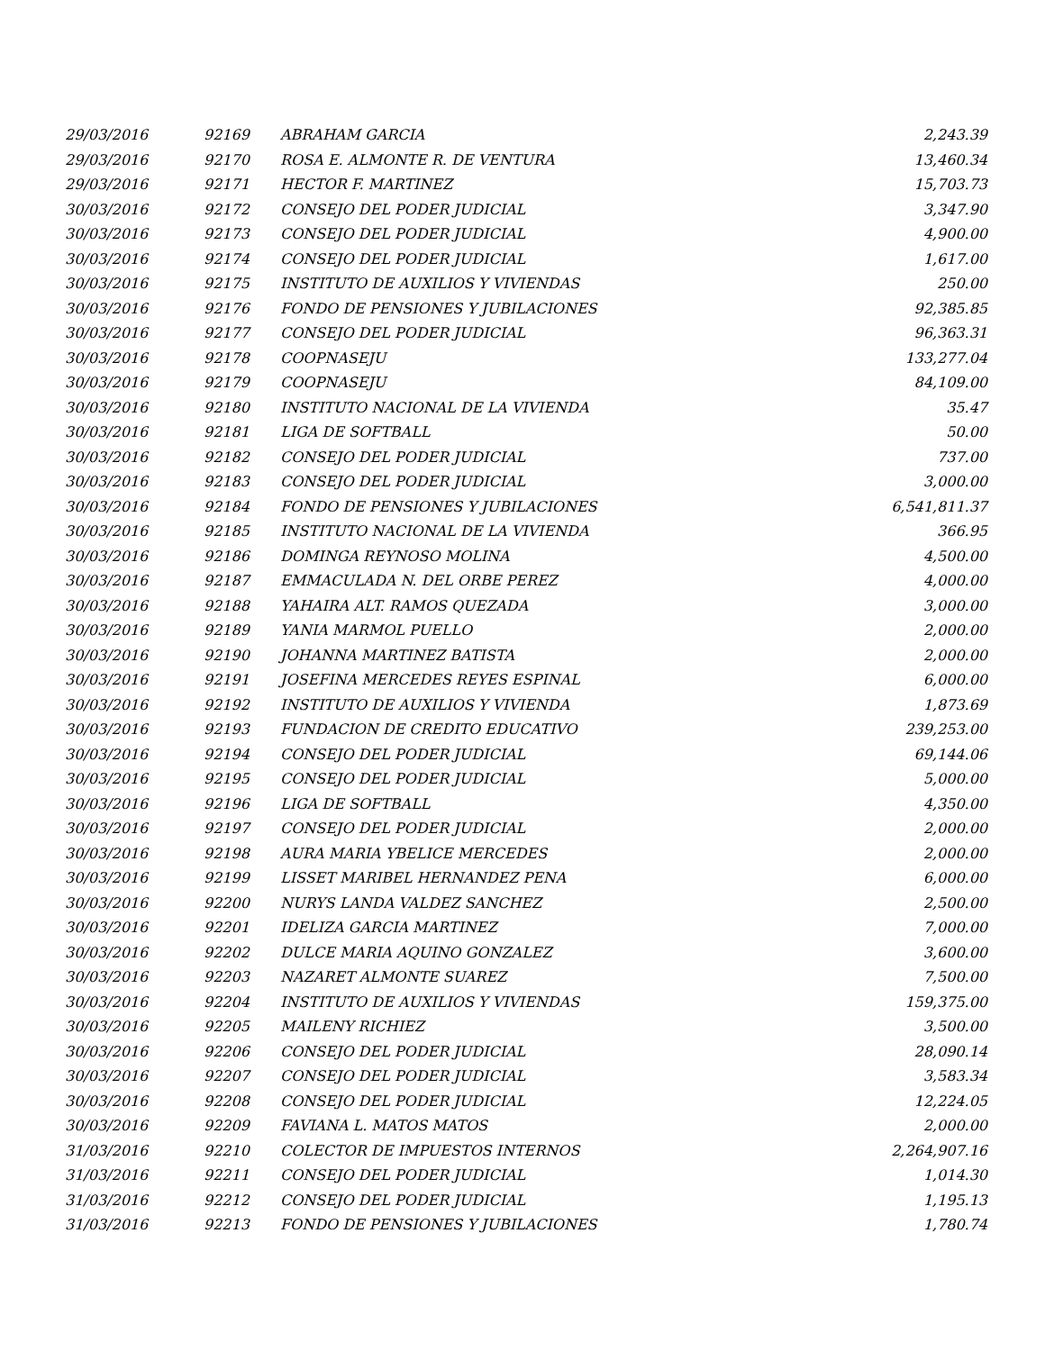| 29/03/2016 | 92169 | ABRAHAM GARCIA | 2,243.39 |
| 29/03/2016 | 92170 | ROSA E. ALMONTE R. DE VENTURA | 13,460.34 |
| 29/03/2016 | 92171 | HECTOR F. MARTINEZ | 15,703.73 |
| 30/03/2016 | 92172 | CONSEJO DEL PODER JUDICIAL | 3,347.90 |
| 30/03/2016 | 92173 | CONSEJO DEL PODER JUDICIAL | 4,900.00 |
| 30/03/2016 | 92174 | CONSEJO DEL PODER JUDICIAL | 1,617.00 |
| 30/03/2016 | 92175 | INSTITUTO DE AUXILIOS Y VIVIENDAS | 250.00 |
| 30/03/2016 | 92176 | FONDO DE PENSIONES Y JUBILACIONES | 92,385.85 |
| 30/03/2016 | 92177 | CONSEJO DEL PODER JUDICIAL | 96,363.31 |
| 30/03/2016 | 92178 | COOPNASEJU | 133,277.04 |
| 30/03/2016 | 92179 | COOPNASEJU | 84,109.00 |
| 30/03/2016 | 92180 | INSTITUTO NACIONAL DE LA VIVIENDA | 35.47 |
| 30/03/2016 | 92181 | LIGA DE SOFTBALL | 50.00 |
| 30/03/2016 | 92182 | CONSEJO DEL PODER JUDICIAL | 737.00 |
| 30/03/2016 | 92183 | CONSEJO DEL PODER JUDICIAL | 3,000.00 |
| 30/03/2016 | 92184 | FONDO DE PENSIONES Y JUBILACIONES | 6,541,811.37 |
| 30/03/2016 | 92185 | INSTITUTO NACIONAL DE LA VIVIENDA | 366.95 |
| 30/03/2016 | 92186 | DOMINGA REYNOSO MOLINA | 4,500.00 |
| 30/03/2016 | 92187 | EMMACULADA N. DEL ORBE PEREZ | 4,000.00 |
| 30/03/2016 | 92188 | YAHAIRA ALT. RAMOS QUEZADA | 3,000.00 |
| 30/03/2016 | 92189 | YANIA MARMOL PUELLO | 2,000.00 |
| 30/03/2016 | 92190 | JOHANNA MARTINEZ BATISTA | 2,000.00 |
| 30/03/2016 | 92191 | JOSEFINA MERCEDES REYES ESPINAL | 6,000.00 |
| 30/03/2016 | 92192 | INSTITUTO DE AUXILIOS Y VIVIENDA | 1,873.69 |
| 30/03/2016 | 92193 | FUNDACION DE CREDITO EDUCATIVO | 239,253.00 |
| 30/03/2016 | 92194 | CONSEJO DEL PODER JUDICIAL | 69,144.06 |
| 30/03/2016 | 92195 | CONSEJO DEL PODER JUDICIAL | 5,000.00 |
| 30/03/2016 | 92196 | LIGA DE SOFTBALL | 4,350.00 |
| 30/03/2016 | 92197 | CONSEJO DEL PODER JUDICIAL | 2,000.00 |
| 30/03/2016 | 92198 | AURA MARIA YBELICE MERCEDES | 2,000.00 |
| 30/03/2016 | 92199 | LISSET MARIBEL HERNANDEZ PENA | 6,000.00 |
| 30/03/2016 | 92200 | NURYS LANDA VALDEZ SANCHEZ | 2,500.00 |
| 30/03/2016 | 92201 | IDELIZA GARCIA MARTINEZ | 7,000.00 |
| 30/03/2016 | 92202 | DULCE MARIA AQUINO GONZALEZ | 3,600.00 |
| 30/03/2016 | 92203 | NAZARET ALMONTE SUAREZ | 7,500.00 |
| 30/03/2016 | 92204 | INSTITUTO DE AUXILIOS Y VIVIENDAS | 159,375.00 |
| 30/03/2016 | 92205 | MAILENY RICHIEZ | 3,500.00 |
| 30/03/2016 | 92206 | CONSEJO DEL PODER JUDICIAL | 28,090.14 |
| 30/03/2016 | 92207 | CONSEJO DEL PODER JUDICIAL | 3,583.34 |
| 30/03/2016 | 92208 | CONSEJO DEL PODER JUDICIAL | 12,224.05 |
| 30/03/2016 | 92209 | FAVIANA L. MATOS MATOS | 2,000.00 |
| 31/03/2016 | 92210 | COLECTOR DE IMPUESTOS INTERNOS | 2,264,907.16 |
| 31/03/2016 | 92211 | CONSEJO DEL PODER JUDICIAL | 1,014.30 |
| 31/03/2016 | 92212 | CONSEJO DEL PODER JUDICIAL | 1,195.13 |
| 31/03/2016 | 92213 | FONDO DE PENSIONES Y JUBILACIONES | 1,780.74 |